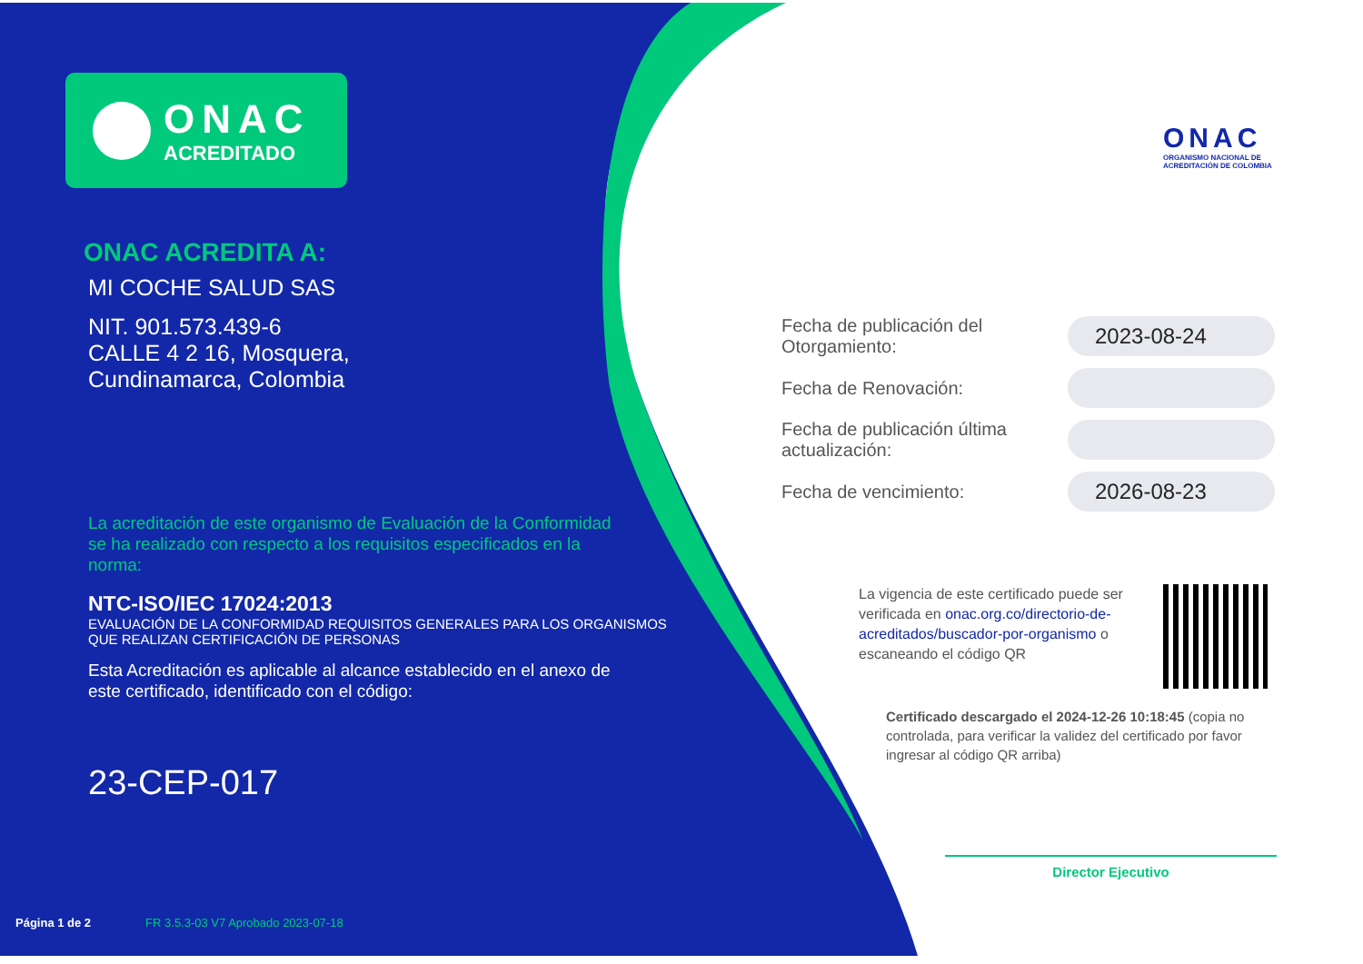ONAC
ACREDITADO
ONAC ACREDITA A:
MI COCHE SALUD SAS
NIT. 901.573.439-6
CALLE 4 2 16, Mosquera,
Cundinamarca, Colombia
La acreditación de este organismo de Evaluación de la Conformidad se ha realizado con respecto a los requisitos especificados en la norma:
NTC-ISO/IEC 17024:2013
EVALUACIÓN DE LA CONFORMIDAD REQUISITOS GENERALES PARA LOS ORGANISMOS
QUE REALIZAN CERTIFICACIÓN DE PERSONAS
Esta Acreditación es aplicable al alcance establecido en el anexo de este certificado, identificado con el código:
23-CEP-017
Página 1 de 2 FR 3.5.3-03 V7 Aprobado 2023-07-18
ONAC
ORGANISMO NACIONAL DE
ACREDITACIÓN DE COLOMBIA
Fecha de publicación del Otorgamiento:
2023-08-24
Fecha de Renovación:
Fecha de publicación última actualización:
Fecha de vencimiento:
2026-08-23
La vigencia de este certificado puede ser verificada en onac.org.co/directorio-de-acreditados/buscador-por-organismo o escaneando el código QR
Certificado descargado el 2024-12-26 10:18:45 (copia no controlada, para verificar la validez del certificado por favor ingresar al código QR arriba)
Director Ejecutivo